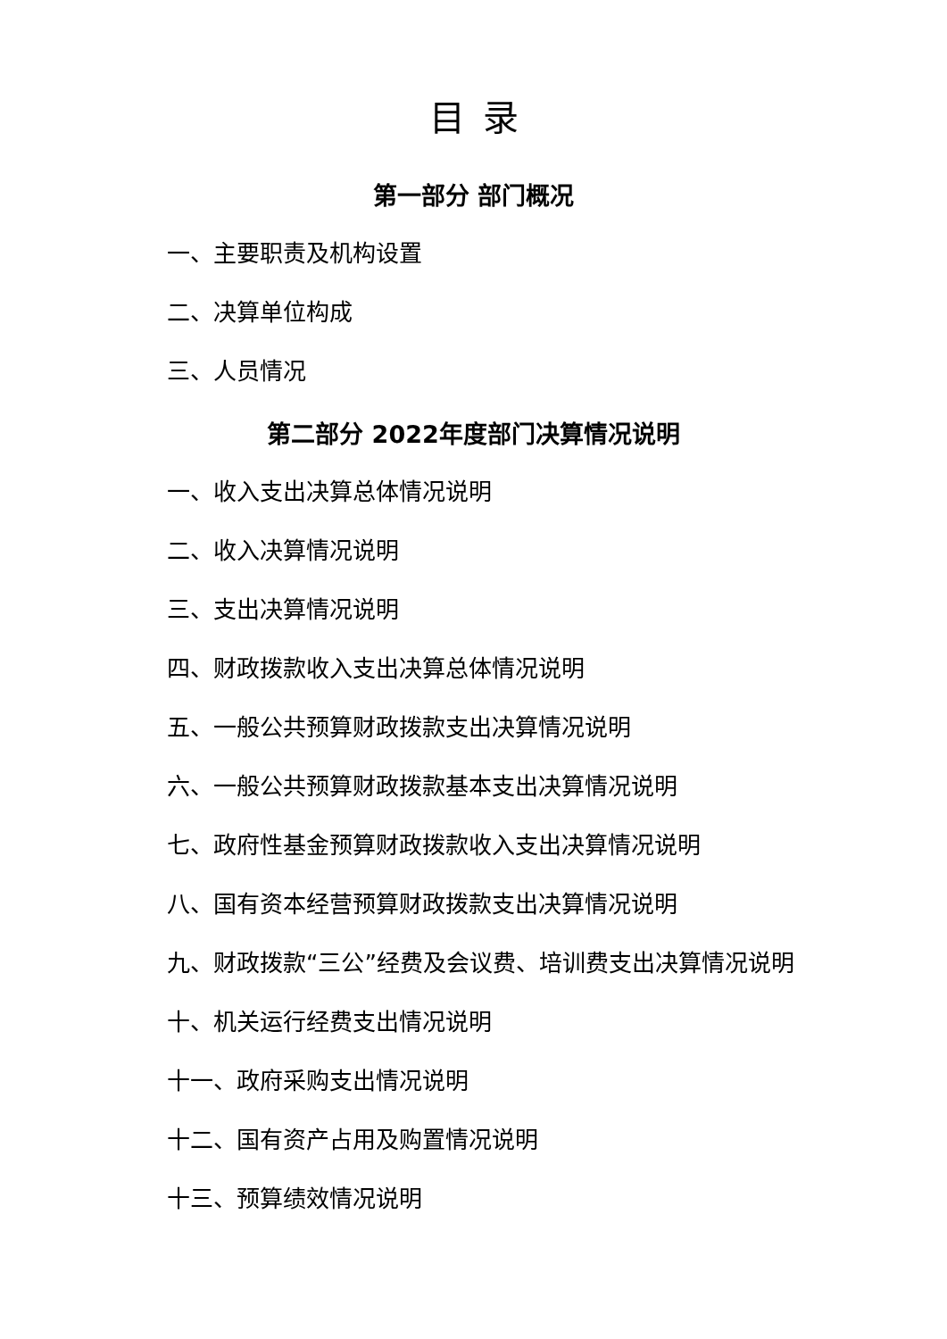目录
第一部分 部门概况
一、主要职责及机构设置
二、决算单位构成
三、人员情况
第二部分 2022年度部门决算情况说明
一、收入支出决算总体情况说明
二、收入决算情况说明
三、支出决算情况说明
四、财政拨款收入支出决算总体情况说明
五、一般公共预算财政拨款支出决算情况说明
六、一般公共预算财政拨款基本支出决算情况说明
七、政府性基金预算财政拨款收入支出决算情况说明
八、国有资本经营预算财政拨款支出决算情况说明
九、财政拨款“三公”经费及会议费、培训费支出决算情况说明
十、机关运行经费支出情况说明
十一、政府采购支出情况说明
十二、国有资产占用及购置情况说明
十三、预算绩效情况说明